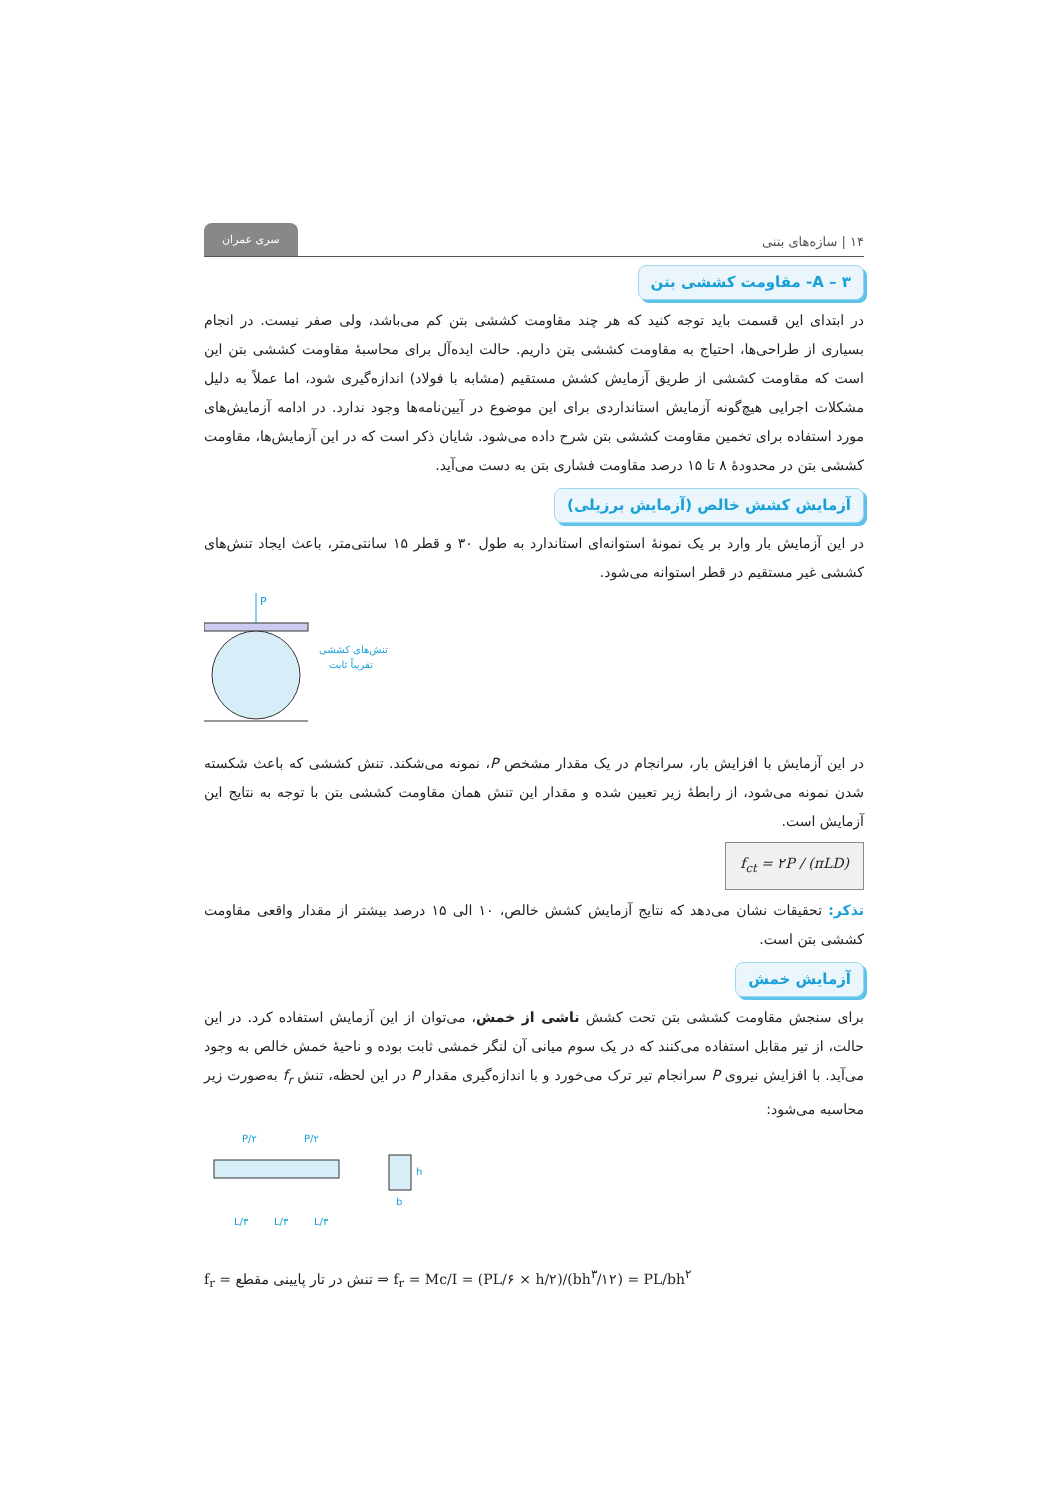۱۴ | سازه‌های بتنی سری عمران
A – ۳- مقاومت کششی بتن
در ابتدای این قسمت باید توجه کنید که هر چند مقاومت کششی بتن کم می‌باشد، ولی صفر نیست. در انجام بسیاری از طراحی‌ها، احتیاج به مقاومت کششی بتن داریم. حالت ایده‌آل برای محاسبهٔ مقاومت کششی بتن این است که مقاومت کششی از طریق آزمایش کشش مستقیم (مشابه با فولاد) اندازه‌گیری شود، اما عملاً به دلیل مشکلات اجرایی هیچ‌گونه آزمایش استانداردی برای این موضوع در آیین‌نامه‌ها وجود ندارد. در ادامه آزمایش‌های مورد استفاده برای تخمین مقاومت کششی بتن شرح داده می‌شود. شایان ذکر است که در این آزمایش‌ها، مقاومت کششی بتن در محدودهٔ ۸ تا ۱۵ درصد مقاومت فشاری بتن به دست می‌آید.
آزمایش کشش خالص (آزمایش برزیلی)
در این آزمایش بار وارد بر یک نمونهٔ استوانه‌ای استاندارد به طول ۳۰ و قطر ۱۵ سانتی‌متر، باعث ایجاد تنش‌های کششی غیر مستقیم در قطر استوانه می‌شود.
P
تنش‌های کششی
تقریباً ثابت
در این آزمایش با افزایش بار، سرانجام در یک مقدار مشخص P، نمونه می‌شکند. تنش کششی که باعث شکسته شدن نمونه می‌شود، از رابطهٔ زیر تعیین شده و مقدار این تنش همان مقاومت کششی بتن با توجه به نتایج این آزمایش است.
f<sub>ct</sub> = ۲P / (πLD)
تذکر: تحقیقات نشان می‌دهد که نتایج آزمایش کشش خالص، ۱۰ الی ۱۵ درصد بیشتر از مقدار واقعی مقاومت کششی بتن است.
آزمایش خمش
برای سنجش مقاومت کششی بتن تحت کشش ناشی از خمش، می‌توان از این آزمایش استفاده کرد. در این حالت، از تیر مقابل استفاده می‌کنند که در یک سوم میانی آن لنگر خمشی ثابت بوده و ناحیهٔ خمش خالص به وجود می‌آید. با افزایش نیروی P سرانجام تیر ترک می‌خورد و با اندازه‌گیری مقدار P در این لحظه، تنش f<sub>r</sub> به‌صورت زیر محاسبه می‌شود:
P/۲
P/۲
L/۳
L/۳
L/۳
h
b
f<sub>r</sub> = تنش در تار پایینی مقطع ⇒ f<sub>r</sub> = Mc/I = (PL/۶ × h/۲)/(bh<sup>۳</sup>/۱۲) = PL/bh<sup>۲</sup>